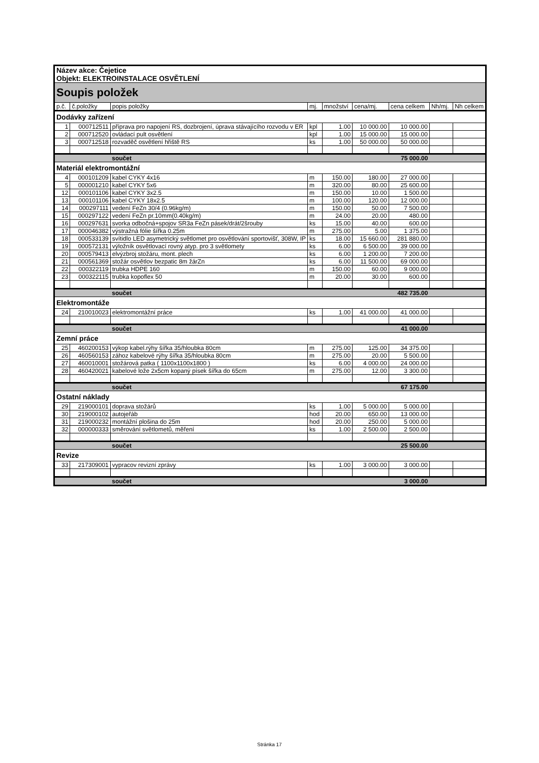| Název akce: Čejetice | | | | | | | | |
| Objekt: ELEKTROINSTALACE OSVĚTLENÍ | | | | | | | | |
| Soupis položek | | | | | | | | |
| p.č. | č.položky | popis položky | mj. | množství | cena/mj. | cena celkem | Nh/mj. | Nh celkem |
| Dodávky zařízení | | | | | | | | |
| 1 | 000712511 | příprava pro napojení RS, dozbrojení, úprava stávajícího rozvodu v ER | kpl | 1.00 | 10 000.00 | 10 000.00 | | |
| 2 | 000712520 | ovládací pult osvětlení | kpl | 1.00 | 15 000.00 | 15 000.00 | | |
| 3 | 000712518 | rozvaděč osvětlení hřiště RS | ks | 1.00 | 50 000.00 | 50 000.00 | | |
| | | součet | | | | 75 000.00 | | |
| Materiál elektromontážní | | | | | | | | |
| 4 | 000101209 | kabel CYKY 4x16 | m | 150.00 | 180.00 | 27 000.00 | | |
| 5 | 000001210 | kabel CYKY 5x6 | m | 320.00 | 80.00 | 25 600.00 | | |
| 12 | 000101106 | kabel CYKY 3x2.5 | m | 150.00 | 10.00 | 1 500.00 | | |
| 13 | 000101106 | kabel CYKY 18x2.5 | m | 100.00 | 120.00 | 12 000.00 | | |
| 14 | 000297111 | vedení FeZn 30/4 (0.96kg/m) | m | 150.00 | 50.00 | 7 500.00 | | |
| 15 | 000297122 | vedení FeZn pr.10mm(0.40kg/m) | m | 24.00 | 20.00 | 480.00 | | |
| 16 | 000297631 | svorka odbočná+spojov SR3a FeZn pásek/drát/2šrouby | ks | 15.00 | 40.00 | 600.00 | | |
| 17 | 000046382 | výstražná fólie šířka 0.25m | m | 275.00 | 5.00 | 1 375.00 | | |
| 18 | 000533139 | svítidlo LED asymetrický světlomet pro osvětlování sportovišť, 308W, IP | ks | 18.00 | 15 660.00 | 281 880.00 | | |
| 19 | 000572131 | výložník osvětlovací rovný atyp. pro 3 světlomety | ks | 6.00 | 6 500.00 | 39 000.00 | | |
| 20 | 000579413 | elvýzbroj stožáru, mont. plech | ks | 6.00 | 1 200.00 | 7 200.00 | | |
| 21 | 000561369 | stožár osvětlov bezpatic 8m žárZn | ks | 6.00 | 11 500.00 | 69 000.00 | | |
| 22 | 000322119 | trubka HDPE 160 | m | 150.00 | 60.00 | 9 000.00 | | |
| 23 | 000322115 | trubka kopoflex 50 | m | 20.00 | 30.00 | 600.00 | | |
| | | součet | | | | 482 735.00 | | |
| Elektromontáže | | | | | | | | |
| 24 | 210010023 | elektromontážní práce | ks | 1.00 | 41 000.00 | 41 000.00 | | |
| | | součet | | | | 41 000.00 | | |
| Zemní práce | | | | | | | | |
| 25 | 460200153 | výkop kabel.rýhy šířka 35/hloubka 80cm | m | 275.00 | 125.00 | 34 375.00 | | |
| 26 | 460560153 | zához kabelové rýhy šířka 35/hloubka 80cm | m | 275.00 | 20.00 | 5 500.00 | | |
| 27 | 460010001 | stožárová patka ( 1100x1100x1800 ) | ks | 6.00 | 4 000.00 | 24 000.00 | | |
| 28 | 460420021 | kabelové lože 2x5cm kopaný písek šířka do 65cm | m | 275.00 | 12.00 | 3 300.00 | | |
| | | součet | | | | 67 175.00 | | |
| Ostatní náklady | | | | | | | | |
| 29 | 219000101 | doprava stožárů | ks | 1.00 | 5 000.00 | 5 000.00 | | |
| 30 | 219000102 | autojeřáb | hod | 20.00 | 650.00 | 13 000.00 | | |
| 31 | 219000232 | montážní plošina do 25m | hod | 20.00 | 250.00 | 5 000.00 | | |
| 32 | 000000333 | směrování světlometů, měření | ks | 1.00 | 2 500.00 | 2 500.00 | | |
| | | součet | | | | 25 500.00 | | |
| Revize | | | | | | | | |
| 33 | 217309001 | vypracov revizní zprávy | ks | 1.00 | 3 000.00 | 3 000.00 | | |
| | | součet | | | | 3 000.00 | | |
Stránka 17